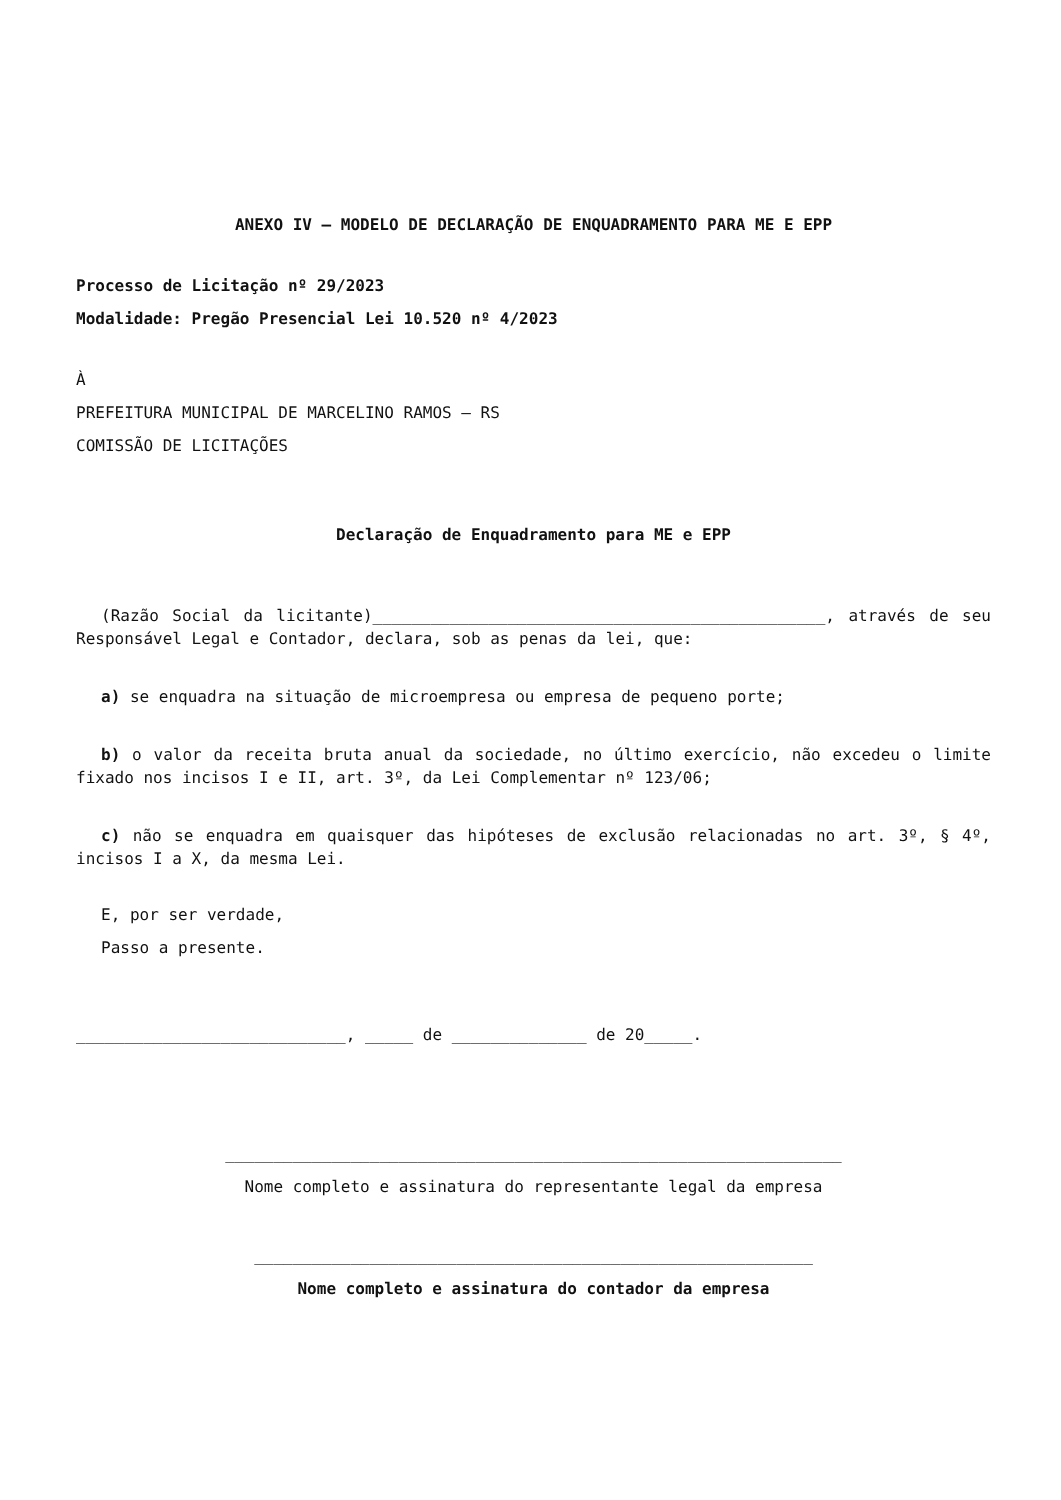ANEXO IV – MODELO DE DECLARAÇÃO DE ENQUADRAMENTO PARA ME E EPP
Processo de Licitação nº 29/2023
Modalidade: Pregão Presencial Lei 10.520 nº 4/2023
À
PREFEITURA MUNICIPAL DE MARCELINO RAMOS – RS
COMISSÃO DE LICITAÇÕES
Declaração de Enquadramento para ME e EPP
(Razão Social da licitante)_______________________________________________, através de seu Responsável Legal e Contador, declara, sob as penas da lei, que:
a) se enquadra na situação de microempresa ou empresa de pequeno porte;
b) o valor da receita bruta anual da sociedade, no último exercício, não excedeu o limite fixado nos incisos I e II, art. 3º, da Lei Complementar nº 123/06;
c) não se enquadra em quaisquer das hipóteses de exclusão relacionadas no art. 3º, § 4º, incisos I a X, da mesma Lei.
E, por ser verdade,
Passo a presente.
____________________________, _____ de ______________ de 20_____.
________________________________________________________________
Nome completo e assinatura do representante legal da empresa
__________________________________________________________
Nome completo e assinatura do contador da empresa